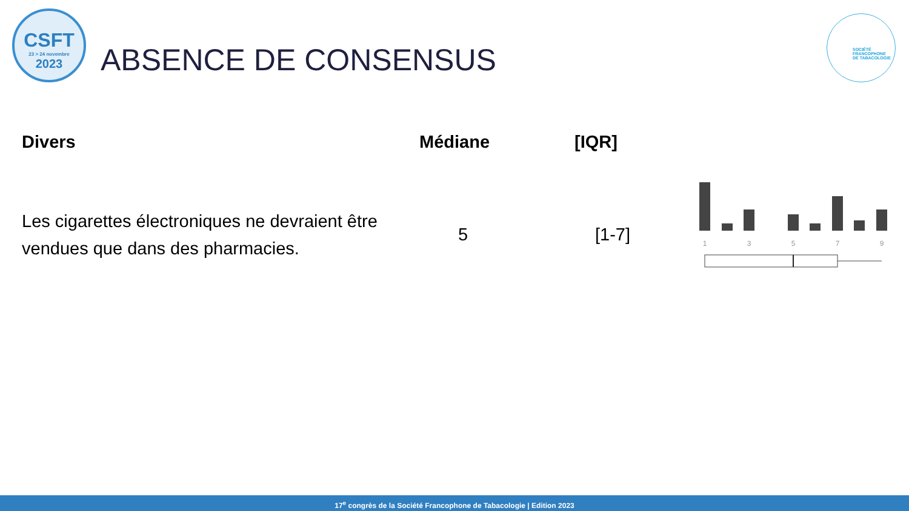CSFT
23 > 24 novembre
2023
ABSENCE DE CONSENSUS
SOCIÉTÉ
FRANCOPHONE
DE TABACOLOGIE
| Divers | Médiane | [IQR] | |
| --- | --- | --- | --- |
| Les cigarettes électroniques ne devraient être vendues que dans des pharmacies. | 5 | [1-7] | 1 3 5 7 9 |
17<sup>e</sup> congrès de la Société Francophone de Tabacologie | Edition 2023